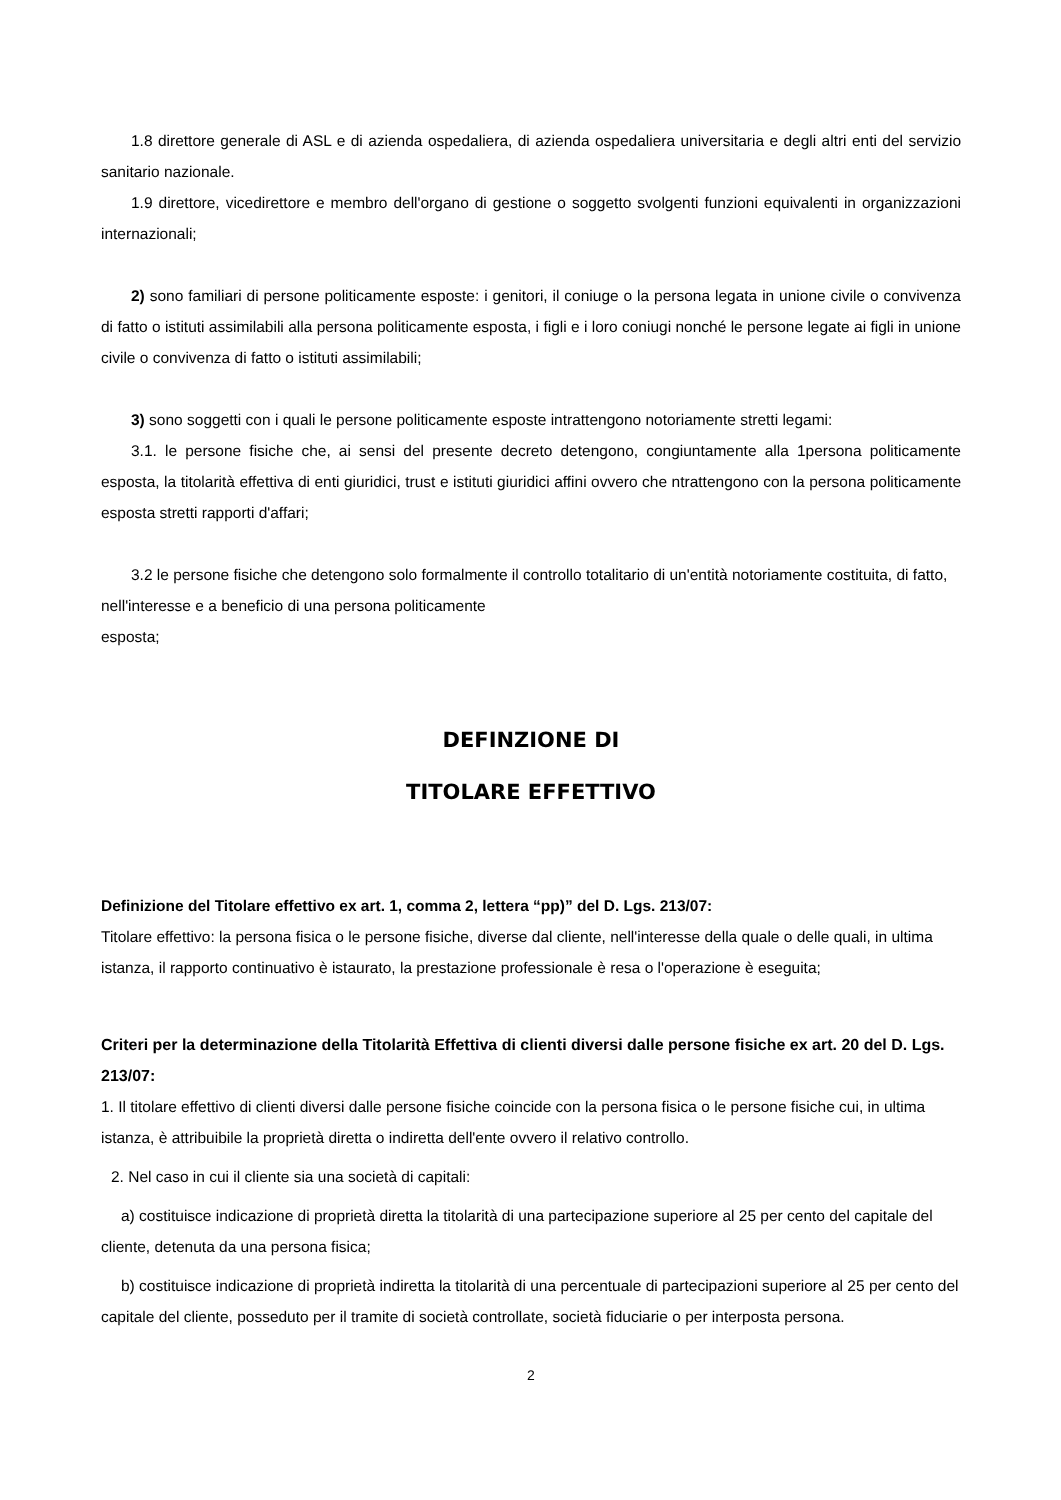1.8 direttore generale di ASL e di azienda ospedaliera, di azienda ospedaliera universitaria e degli altri enti del servizio sanitario nazionale.
1.9 direttore, vicedirettore e membro dell'organo di gestione o soggetto svolgenti funzioni equivalenti in organizzazioni internazionali;
2) sono familiari di persone politicamente esposte: i genitori, il coniuge o la persona legata in unione civile o convivenza di fatto o istituti assimilabili alla persona politicamente esposta, i figli e i loro coniugi nonché le persone legate ai figli in unione civile o convivenza di fatto o istituti assimilabili;
3) sono soggetti con i quali le persone politicamente esposte intrattengono notoriamente stretti legami:
3.1. le persone fisiche che, ai sensi del presente decreto detengono, congiuntamente alla 1persona politicamente esposta, la titolarità effettiva di enti giuridici, trust e istituti giuridici affini ovvero che ntrattengono con la persona politicamente esposta stretti rapporti d'affari;
3.2 le persone fisiche che detengono solo formalmente il controllo totalitario di un'entità notoriamente costituita, di fatto, nell'interesse e a beneficio di una persona politicamente
esposta;
DEFINZIONE DI
TITOLARE EFFETTIVO
Definizione del Titolare effettivo ex art. 1, comma 2, lettera “pp)” del D. Lgs. 213/07:
Titolare effettivo: la persona fisica o le persone fisiche, diverse dal cliente, nell'interesse della quale o delle quali, in ultima istanza, il rapporto continuativo è istaurato, la prestazione professionale è resa o l'operazione è eseguita;
Criteri per la determinazione della Titolarità Effettiva di clienti diversi dalle persone fisiche ex art. 20 del D. Lgs. 213/07:
1. Il titolare effettivo di clienti diversi dalle persone fisiche coincide con la persona fisica o le persone fisiche cui, in ultima istanza, è attribuibile la proprietà diretta o indiretta dell'ente ovvero il relativo controllo.
2. Nel caso in cui il cliente sia una società di capitali:
a) costituisce indicazione di proprietà diretta la titolarità di una partecipazione superiore al 25 per cento del capitale del cliente, detenuta da una persona fisica;
b) costituisce indicazione di proprietà indiretta la titolarità di una percentuale di partecipazioni superiore al 25 per cento del capitale del cliente, posseduto per il tramite di società controllate, società fiduciarie o per interposta persona.
2